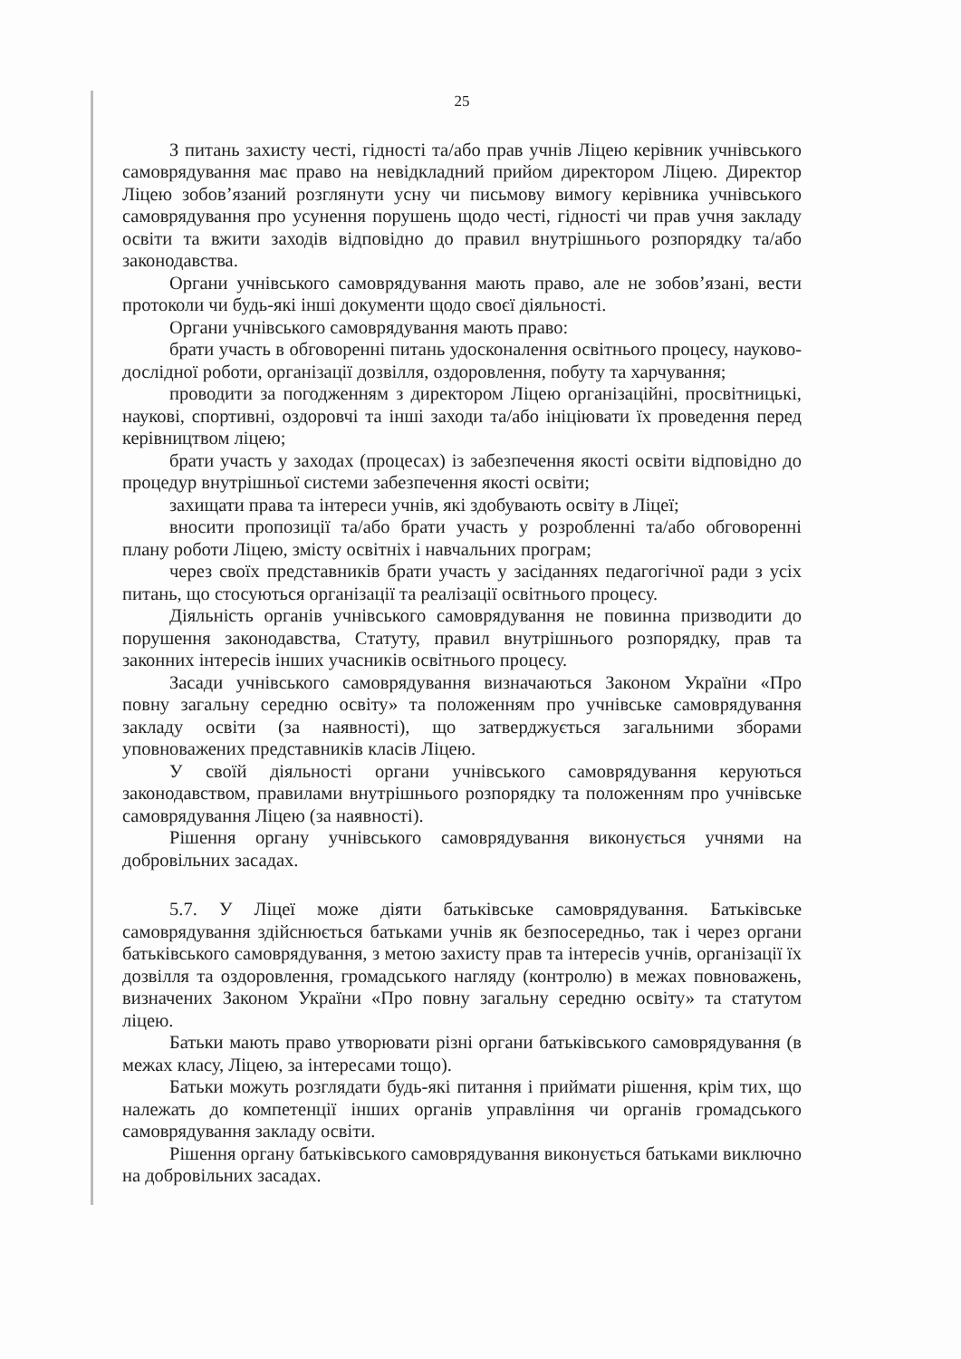25
З питань захисту честі, гідності та/або прав учнів Ліцею керівник учнівського самоврядування має право на невідкладний прийом директором Ліцею. Директор Ліцею зобов’язаний розглянути усну чи письмову вимогу керівника учнівського самоврядування про усунення порушень щодо честі, гідності чи прав учня закладу освіти та вжити заходів відповідно до правил внутрішнього розпорядку та/або законодавства.
Органи учнівського самоврядування мають право, але не зобов’язані, вести протоколи чи будь-які інші документи щодо своєї діяльності.
Органи учнівського самоврядування мають право:
брати участь в обговоренні питань удосконалення освітнього процесу, науково-дослідної роботи, організації дозвілля, оздоровлення, побуту та харчування;
проводити за погодженням з директором Ліцею організаційні, просвітницькі, наукові, спортивні, оздоровчі та інші заходи та/або ініціювати їх проведення перед керівництвом ліцею;
брати участь у заходах (процесах) із забезпечення якості освіти відповідно до процедур внутрішньої системи забезпечення якості освіти;
захищати права та інтереси учнів, які здобувають освіту в Ліцеї;
вносити пропозиції та/або брати участь у розробленні та/або обговоренні плану роботи Ліцею, змісту освітніх і навчальних програм;
через своїх представників брати участь у засіданнях педагогічної ради з усіх питань, що стосуються організації та реалізації освітнього процесу.
Діяльність органів учнівського самоврядування не повинна призводити до порушення законодавства, Статуту, правил внутрішнього розпорядку, прав та законних інтересів інших учасників освітнього процесу.
Засади учнівського самоврядування визначаються Законом України «Про повну загальну середню освіту» та положенням про учнівське самоврядування закладу освіти (за наявності), що затверджується загальними зборами уповноважених представників класів Ліцею.
У своїй діяльності органи учнівського самоврядування керуються законодавством, правилами внутрішнього розпорядку та положенням про учнівське самоврядування Ліцею (за наявності).
Рішення органу учнівського самоврядування виконується учнями на добровільних засадах.
5.7. У Ліцеї може діяти батьківське самоврядування. Батьківське самоврядування здійснюється батьками учнів як безпосередньо, так і через органи батьківського самоврядування, з метою захисту прав та інтересів учнів, організації їх дозвілля та оздоровлення, громадського нагляду (контролю) в межах повноважень, визначених Законом України «Про повну загальну середню освіту» та статутом ліцею.
Батьки мають право утворювати різні органи батьківського самоврядування (в межах класу, Ліцею, за інтересами тощо).
Батьки можуть розглядати будь-які питання і приймати рішення, крім тих, що належать до компетенції інших органів управління чи органів громадського самоврядування закладу освіти.
Рішення органу батьківського самоврядування виконується батьками виключно на добровільних засадах.